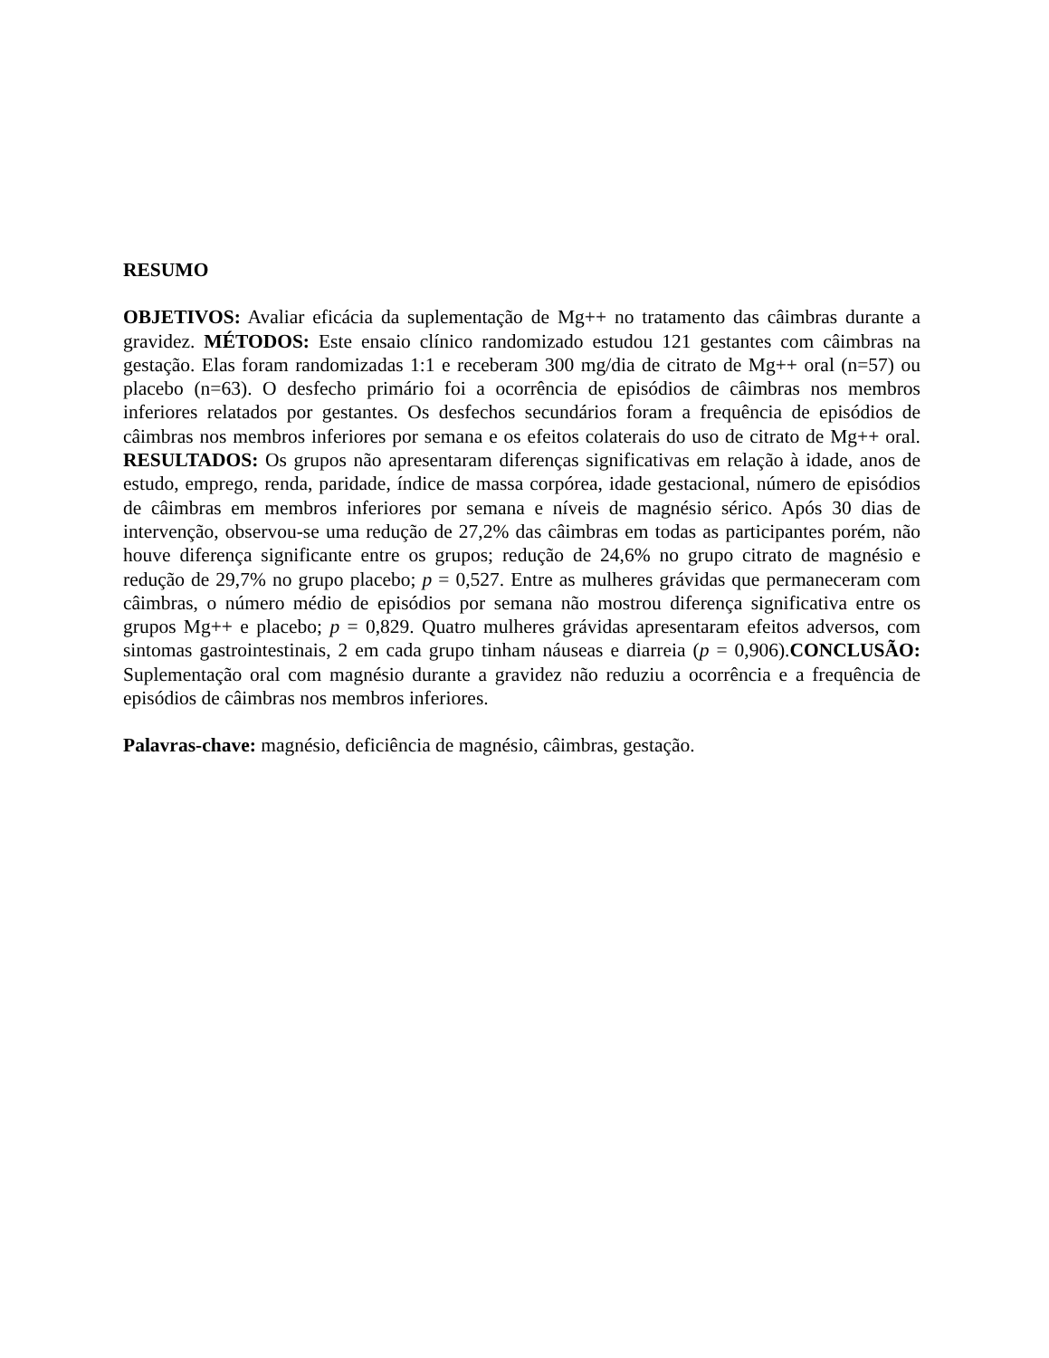RESUMO
OBJETIVOS: Avaliar eficácia da suplementação de Mg++ no tratamento das câimbras durante a gravidez. MÉTODOS: Este ensaio clínico randomizado estudou 121 gestantes com câimbras na gestação. Elas foram randomizadas 1:1 e receberam 300 mg/dia de citrato de Mg++ oral (n=57) ou placebo (n=63). O desfecho primário foi a ocorrência de episódios de câimbras nos membros inferiores relatados por gestantes. Os desfechos secundários foram a frequência de episódios de câimbras nos membros inferiores por semana e os efeitos colaterais do uso de citrato de Mg++ oral. RESULTADOS: Os grupos não apresentaram diferenças significativas em relação à idade, anos de estudo, emprego, renda, paridade, índice de massa corpórea, idade gestacional, número de episódios de câimbras em membros inferiores por semana e níveis de magnésio sérico. Após 30 dias de intervenção, observou-se uma redução de 27,2% das câimbras em todas as participantes porém, não houve diferença significante entre os grupos; redução de 24,6% no grupo citrato de magnésio e redução de 29,7% no grupo placebo; p = 0,527. Entre as mulheres grávidas que permaneceram com câimbras, o número médio de episódios por semana não mostrou diferença significativa entre os grupos Mg++ e placebo; p = 0,829. Quatro mulheres grávidas apresentaram efeitos adversos, com sintomas gastrointestinais, 2 em cada grupo tinham náuseas e diarreia (p = 0,906).CONCLUSÃO: Suplementação oral com magnésio durante a gravidez não reduziu a ocorrência e a frequência de episódios de câimbras nos membros inferiores.
Palavras-chave: magnésio, deficiência de magnésio, câimbras, gestação.